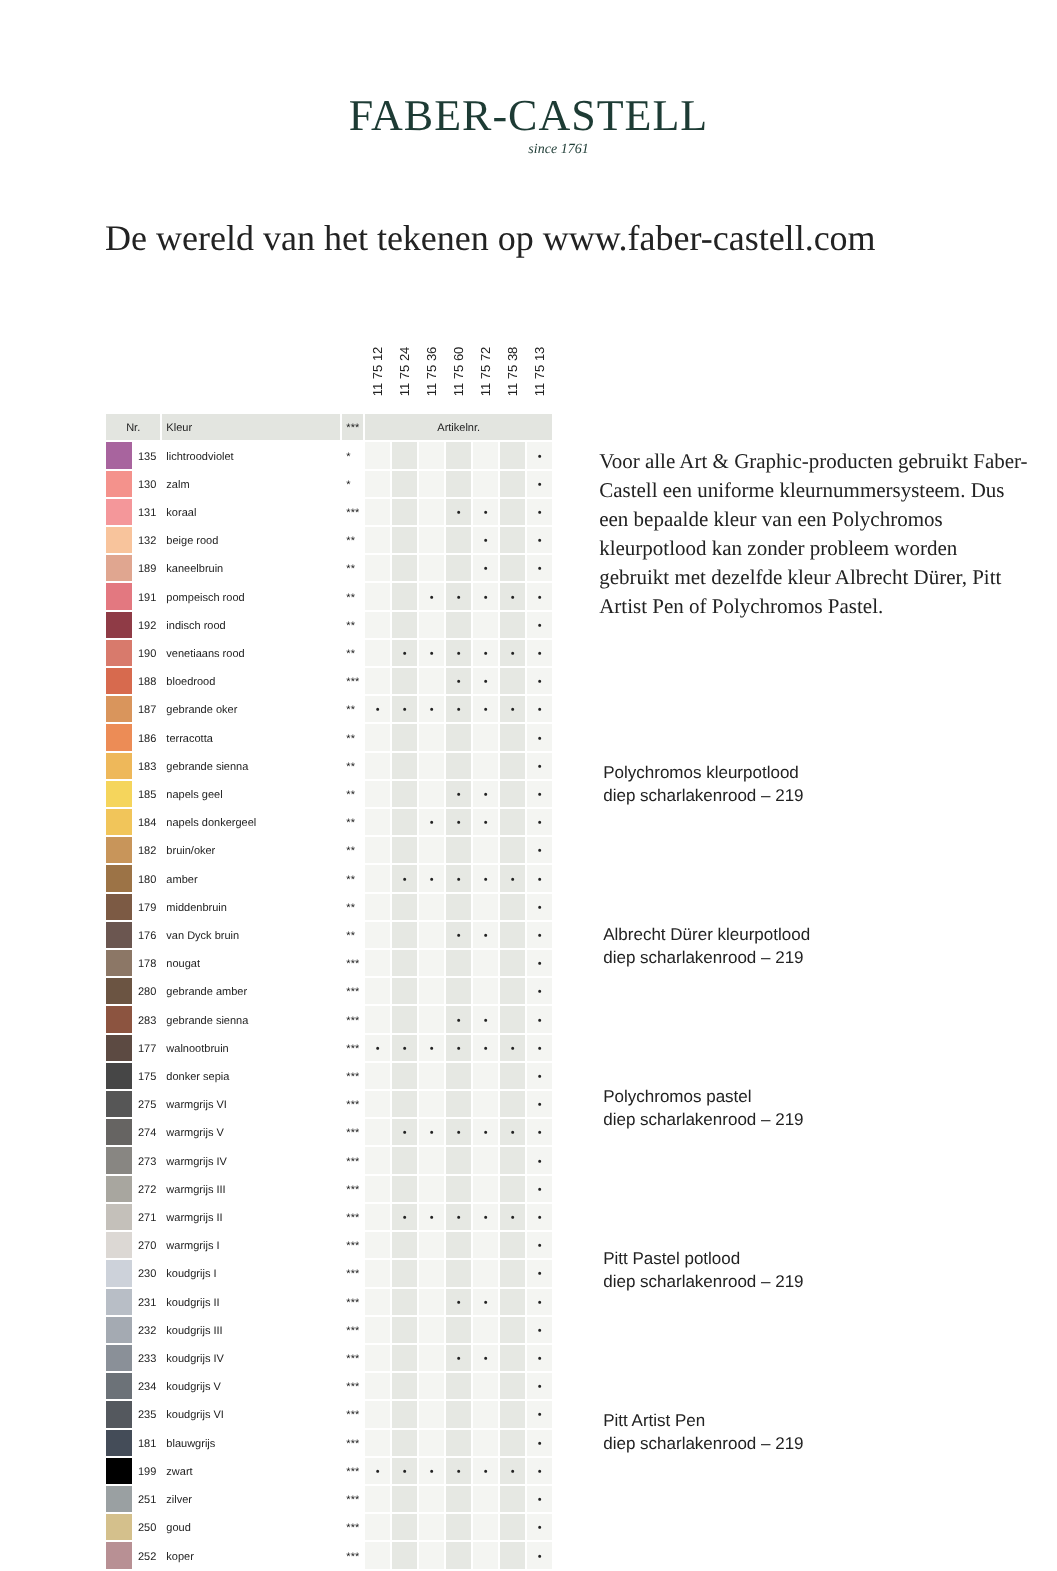FABER-CASTELL
since 1761
De wereld van het tekenen op www.faber-castell.com
| | | | | 11 75 12 | 11 75 24 | 11 75 36 | 11 75 60 | 11 75 72 | 11 75 38 | 11 75 13 |
| Nr. | | Kleur | *** | Artikelnr. | | | | | | |
| | 135 | lichtroodviolet | * | | | | | | | • |
| | 130 | zalm | * | | | | | | | • |
| | 131 | koraal | *** | | | | • | • | | • |
| | 132 | beige rood | ** | | | | | • | | • |
| | 189 | kaneelbruin | ** | | | | | • | | • |
| | 191 | pompeisch rood | ** | | | • | • | • | • | • |
| | 192 | indisch rood | ** | | | | | | | • |
| | 190 | venetiaans rood | ** | | • | • | • | • | • | • |
| | 188 | bloedrood | *** | | | | • | • | | • |
| | 187 | gebrande oker | ** | • | • | • | • | • | • | • |
| | 186 | terracotta | ** | | | | | | | • |
| | 183 | gebrande sienna | ** | | | | | | | • |
| | 185 | napels geel | ** | | | | • | • | | • |
| | 184 | napels donkergeel | ** | | | • | • | • | | • |
| | 182 | bruin/oker | ** | | | | | | | • |
| | 180 | amber | ** | | • | • | • | • | • | • |
| | 179 | middenbruin | ** | | | | | | | • |
| | 176 | van Dyck bruin | ** | | | | • | • | | • |
| | 178 | nougat | *** | | | | | | | • |
| | 280 | gebrande amber | *** | | | | | | | • |
| | 283 | gebrande sienna | *** | | | | • | • | | • |
| | 177 | walnootbruin | *** | • | • | • | • | • | • | • |
| | 175 | donker sepia | *** | | | | | | | • |
| | 275 | warmgrijs VI | *** | | | | | | | • |
| | 274 | warmgrijs V | *** | | • | • | • | • | • | • |
| | 273 | warmgrijs IV | *** | | | | | | | • |
| | 272 | warmgrijs III | *** | | | | | | | • |
| | 271 | warmgrijs II | *** | | • | • | • | • | • | • |
| | 270 | warmgrijs I | *** | | | | | | | • |
| | 230 | koudgrijs I | *** | | | | | | | • |
| | 231 | koudgrijs II | *** | | | | • | • | | • |
| | 232 | koudgrijs III | *** | | | | | | | • |
| | 233 | koudgrijs IV | *** | | | | • | • | | • |
| | 234 | koudgrijs V | *** | | | | | | | • |
| | 235 | koudgrijs VI | *** | | | | | | | • |
| | 181 | blauwgrijs | *** | | | | | | | • |
| | 199 | zwart | *** | • | • | • | • | • | • | • |
| | 251 | zilver | *** | | | | | | | • |
| | 250 | goud | *** | | | | | | | • |
| | 252 | koper | *** | | | | | | | • |
Voor alle Art & Graphic-producten gebruikt Faber-Castell een uniforme kleurnummersysteem. Dus een bepaalde kleur van een Polychromos kleurpotlood kan zonder probleem worden gebruikt met dezelfde kleur Albrecht Dürer, Pitt Artist Pen of Polychromos Pastel.
Polychromos kleurpotlood
diep scharlakenrood – 219
Albrecht Dürer kleurpotlood
diep scharlakenrood – 219
Polychromos pastel
diep scharlakenrood – 219
Pitt Pastel potlood
diep scharlakenrood – 219
Pitt Artist Pen
diep scharlakenrood – 219